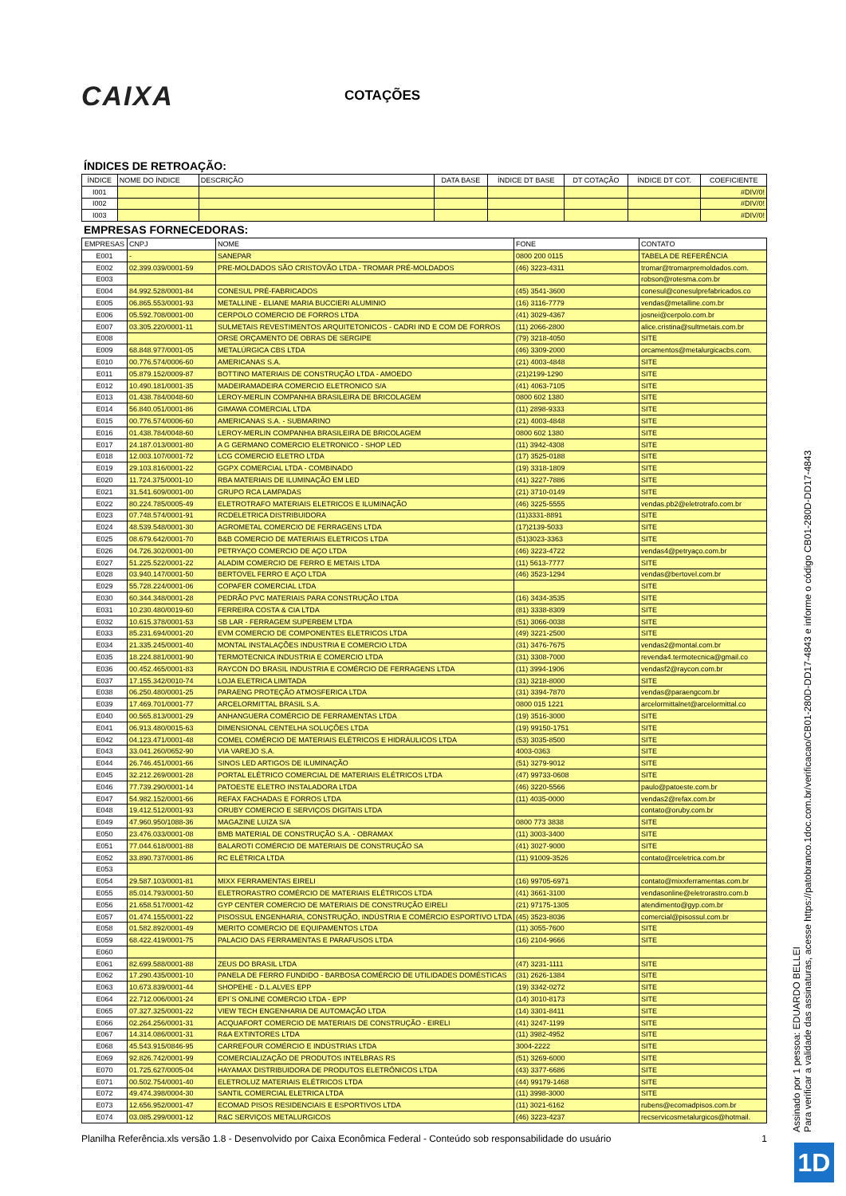CAIXA
COTAÇÕES
ÍNDICES DE RETROAÇÃO:
| ÍNDICE | NOME DO ÍNDICE | DESCRIÇÃO | DATA BASE | ÍNDICE DT BASE | DT COTAÇÃO | ÍNDICE DT COT. | COEFICIENTE |
| --- | --- | --- | --- | --- | --- | --- | --- |
| I001 | | | | | | | #DIV/0! |
| I002 | | | | | | | #DIV/0! |
| I003 | | | | | | | #DIV/0! |
EMPRESAS FORNECEDORAS:
| EMPRESAS | CNPJ | NOME | FONE | CONTATO |
| --- | --- | --- | --- | --- |
| E001 | - | SANEPAR | 0800 200 0115 | TABELA DE REFERÊNCIA |
| E002 | 02.399.039/0001-59 | PRE-MOLDADOS SÃO CRISTOVÃO LTDA - TROMAR PRÉ-MOLDADOS | (46) 3223-4311 | tromar@tromarpremoldados.com. |
| E003 | | | | robson@rotesma.com.br |
| E004 | 84.992.528/0001-84 | CONESUL PRÉ-FABRICADOS | (45) 3541-3600 | conesul@conesulprefabricados.co |
| E005 | 06.865.553/0001-93 | METALLINE - ELIANE MARIA BUCCIERI ALUMINIO | (16) 3116-7779 | vendas@metalline.com.br |
| E006 | 05.592.708/0001-00 | CERPOLO COMERCIO DE FORROS LTDA | (41) 3029-4367 | josnei@cerpolo.com.br |
| E007 | 03.305.220/0001-11 | SULMETAIS REVESTIMENTOS ARQUITETONICOS - CADRI IND E COM DE FORROS | (11) 2066-2800 | alice.cristina@sultmetais.com.br |
| E008 | | ORSE ORÇAMENTO DE OBRAS DE SERGIPE | (79) 3218-4050 | SITE |
| E009 | 68.848.977/0001-05 | METALÚRGICA CBS LTDA | (46) 3309-2000 | orcamentos@metalurgicacbs.com. |
| E010 | 00.776.574/0006-60 | AMERICANAS S.A. | (21) 4003-4848 | SITE |
| E011 | 05.879.152/0009-87 | BOTTINO MATERIAIS DE CONSTRUÇÃO LTDA - AMOEDO | (21)2199-1290 | SITE |
| E012 | 10.490.181/0001-35 | MADEIRAMADEIRA COMERCIO ELETRONICO S/A | (41) 4063-7105 | SITE |
| E013 | 01.438.784/0048-60 | LEROY-MERLIN COMPANHIA BRASILEIRA DE BRICOLAGEM | 0800 602 1380 | SITE |
| E014 | 56.840.051/0001-86 | GIMAWA COMERCIAL LTDA | (11) 2898-9333 | SITE |
| E015 | 00.776.574/0006-60 | AMERICANAS S.A. - SUBMARINO | (21) 4003-4848 | SITE |
| E016 | 01.438.784/0048-60 | LEROY-MERLIN COMPANHIA BRASILEIRA DE BRICOLAGEM | 0800 602 1380 | SITE |
| E017 | 24.187.013/0001-80 | A G GERMANO COMERCIO ELETRONICO - SHOP LED | (11) 3942-4308 | SITE |
| E018 | 12.003.107/0001-72 | LCG COMERCIO ELETRO LTDA | (17) 3525-0188 | SITE |
| E019 | 29.103.816/0001-22 | GGPX COMERCIAL LTDA - COMBINADO | (19) 3318-1809 | SITE |
| E020 | 11.724.375/0001-10 | RBA MATERIAIS DE ILUMINAÇÃO EM LED | (41) 3227-7886 | SITE |
| E021 | 31.541.609/0001-00 | GRUPO RCA LAMPADAS | (21) 3710-0149 | SITE |
| E022 | 80.224.785/0005-49 | ELETROTRAFO MATERIAIS ELETRICOS E ILUMINAÇÃO | (46) 3225-5555 | vendas.pb2@eletrotrafo.com.br |
| E023 | 07.748.574/0001-91 | RCDELETRICA DISTRIBUIDORA | (11)3331-8891 | SITE |
| E024 | 48.539.548/0001-30 | AGROMETAL COMERCIO DE FERRAGENS LTDA | (17)2139-5033 | SITE |
| E025 | 08.679.642/0001-70 | B&B COMERCIO DE MATERIAIS ELETRICOS LTDA | (51)3023-3363 | SITE |
| E026 | 04.726.302/0001-00 | PETRYAÇO COMERCIO DE AÇO LTDA | (46) 3223-4722 | vendas4@petryaço.com.br |
| E027 | 51.225.522/0001-22 | ALADIM COMERCIO DE FERRO E METAIS LTDA | (11) 5613-7777 | SITE |
| E028 | 03.940.147/0001-50 | BERTOVEL FERRO E AÇO LTDA | (46) 3523-1294 | vendas@bertovel.com.br |
| E029 | 55.728.224/0001-06 | COPAFER COMERCIAL LTDA | | SITE |
| E030 | 60.344.348/0001-28 | PEDRÃO PVC MATERIAIS PARA CONSTRUÇÃO LTDA | (16) 3434-3535 | SITE |
| E031 | 10.230.480/0019-60 | FERREIRA COSTA & CIA LTDA | (81) 3338-8309 | SITE |
| E032 | 10.615.378/0001-53 | SB LAR - FERRAGEM SUPERBEM LTDA | (51) 3066-0038 | SITE |
| E033 | 85.231.694/0001-20 | EVM COMERCIO DE COMPONENTES ELETRICOS LTDA | (49) 3221-2500 | SITE |
| E034 | 21.335.245/0001-40 | MONTAL INSTALAÇÕES INDUSTRIA E COMERCIO LTDA | (31) 3476-7675 | vendas2@montal.com.br |
| E035 | 18.224.881/0001-90 | TERMOTECNICA INDUSTRIA E COMERCIO LTDA | (31) 3308-7000 | revenda4.termotecnica@gmail.co |
| E036 | 00.452.465/0001-83 | RAYCON DO BRASIL INDUSTRIA E COMÉRCIO DE FERRAGENS LTDA | (11) 3994-1906 | vendasf2@raycon.com.br |
| E037 | 17.155.342/0010-74 | LOJA ELETRICA LIMITADA | (31) 3218-8000 | SITE |
| E038 | 06.250.480/0001-25 | PARAENG PROTEÇÃO ATMOSFERICA LTDA | (31) 3394-7870 | vendas@paraengcom.br |
| E039 | 17.469.701/0001-77 | ARCELORMITTAL BRASIL S.A. | 0800 015 1221 | arcelormittalnet@arcelormittal.co |
| E040 | 00.565.813/0001-29 | ANHANGUERA COMÉRCIO DE FERRAMENTAS LTDA | (19) 3516-3000 | SITE |
| E041 | 06.913.480/0015-63 | DIMENSIONAL CENTELHA SOLUÇÕES LTDA | (19) 99150-1751 | SITE |
| E042 | 04.123.471/0001-48 | COMEL COMÉRCIO DE MATERIAIS ELÉTRICOS E HIDRÁULICOS LTDA | (53) 3035-8500 | SITE |
| E043 | 33.041.260/0652-90 | VIA VAREJO S.A. | 4003-0363 | SITE |
| E044 | 26.746.451/0001-66 | SINOS LED ARTIGOS DE ILUMINAÇÃO | (51) 3279-9012 | SITE |
| E045 | 32.212.269/0001-28 | PORTAL ELÉTRICO COMERCIAL DE MATERIAIS ELÉTRICOS LTDA | (47) 99733-0608 | SITE |
| E046 | 77.739.290/0001-14 | PATOESTE ELETRO INSTALADORA LTDA | (46) 3220-5566 | paulo@patoeste.com.br |
| E047 | 54.982.152/0001-66 | REFAX FACHADAS E FORROS LTDA | (11) 4035-0000 | vendas2@refax.com.br |
| E048 | 19.412.512/0001-93 | ORUBY COMERCIO E SERVIÇOS DIGITAIS LTDA | | contato@oruby.com.br |
| E049 | 47.960.950/1088-36 | MAGAZINE LUIZA S/A | 0800 773 3838 | SITE |
| E050 | 23.476.033/0001-08 | BMB MATERIAL DE CONSTRUÇÃO S.A. - OBRAMAX | (11) 3003-3400 | SITE |
| E051 | 77.044.618/0001-88 | BALAROTI COMÉRCIO DE MATERIAIS DE CONSTRUÇÃO SA | (41) 3027-9000 | SITE |
| E052 | 33.890.737/0001-86 | RC ELÉTRICA LTDA | (11) 91009-3526 | contato@rceletrica.com.br |
| E053 | | | | |
| E054 | 29.587.103/0001-81 | MIXX FERRAMENTAS EIRELI | (16) 99705-6971 | contato@mixxferramentas.com.br |
| E055 | 85.014.793/0001-50 | ELETRORASTRO COMÉRCIO DE MATERIAIS ELÉTRICOS LTDA | (41) 3661-3100 | vendasonline@eletrorastro.com.b |
| E056 | 21.658.517/0001-42 | GYP CENTER COMERCIO DE MATERIAIS DE CONSTRUÇÃO EIRELI | (21) 97175-1305 | atendimento@gyp.com.br |
| E057 | 01.474.155/0001-22 | PISOSSUL ENGENHARIA, CONSTRUÇÃO, INDÚSTRIA E COMÉRCIO ESPORTIVO LTDA | (45) 3523-8036 | comercial@pisossul.com.br |
| E058 | 01.582.892/0001-49 | MERITO COMERCIO DE EQUIPAMENTOS LTDA | (11) 3055-7600 | SITE |
| E059 | 68.422.419/0001-75 | PALACIO DAS FERRAMENTAS E PARAFUSOS LTDA | (16) 2104-9666 | SITE |
| E060 | | | | |
| E061 | 82.699.588/0001-88 | ZEUS DO BRASIL LTDA | (47) 3231-1111 | SITE |
| E062 | 17.290.435/0001-10 | PANELA DE FERRO FUNDIDO - BARBOSA COMÉRCIO DE UTILIDADES DOMÉSTICAS | (31) 2626-1384 | SITE |
| E063 | 10.673.839/0001-44 | SHOPEHE - D.L.ALVES EPP | (19) 3342-0272 | SITE |
| E064 | 22.712.006/0001-24 | EPI´S ONLINE COMERCIO LTDA - EPP | (14) 3010-8173 | SITE |
| E065 | 07.327.325/0001-22 | VIEW TECH ENGENHARIA DE AUTOMAÇÃO LTDA | (14) 3301-8411 | SITE |
| E066 | 02.264.256/0001-31 | ACQUAFORT COMERCIO DE MATERIAIS DE CONSTRUÇÃO - EIRELI | (41) 3247-1199 | SITE |
| E067 | 14.314.086/0001-31 | R&A EXTINTORES LTDA | (11) 3982-4952 | SITE |
| E068 | 45.543.915/0846-95 | CARREFOUR COMÉRCIO E INDÚSTRIAS LTDA | 3004-2222 | SITE |
| E069 | 92.826.742/0001-99 | COMERCIALIZAÇÃO DE PRODUTOS INTELBRAS RS | (51) 3269-6000 | SITE |
| E070 | 01.725.627/0005-04 | HAYAMAX DISTRIBUIDORA DE PRODUTOS ELETRÔNICOS LTDA | (43) 3377-6686 | SITE |
| E071 | 00.502.754/0001-40 | ELETROLUZ MATERIAIS ELÉTRICOS LTDA | (44) 99179-1468 | SITE |
| E072 | 49.474.398/0004-30 | SANTIL COMERCIAL ELETRICA LTDA | (11) 3998-3000 | SITE |
| E073 | 12.656.952/0001-47 | ECOMAD PISOS RESIDENCIAIS E ESPORTIVOS LTDA | (11) 3021-6162 | rubens@ecomadpisos.com.br |
| E074 | 03.085.299/0001-12 | R&C SERVIÇOS METALURGICOS | (46) 3223-4237 | recservicosmetalurgicos@hotmail. |
Planilha Referência.xls versão 1.8 - Desenvolvido por Caixa Econômica Federal - Conteúdo sob responsabilidade do usuário 1
Assinado por 1 pessoa: EDUARDO BELLEI
Para verificar a validade das assinaturas, acesse https://patobranco.1doc.com.br/verificacao/CB01-280D-DD17-4843 e informe o código CB01-280D-DD17-4843
1D